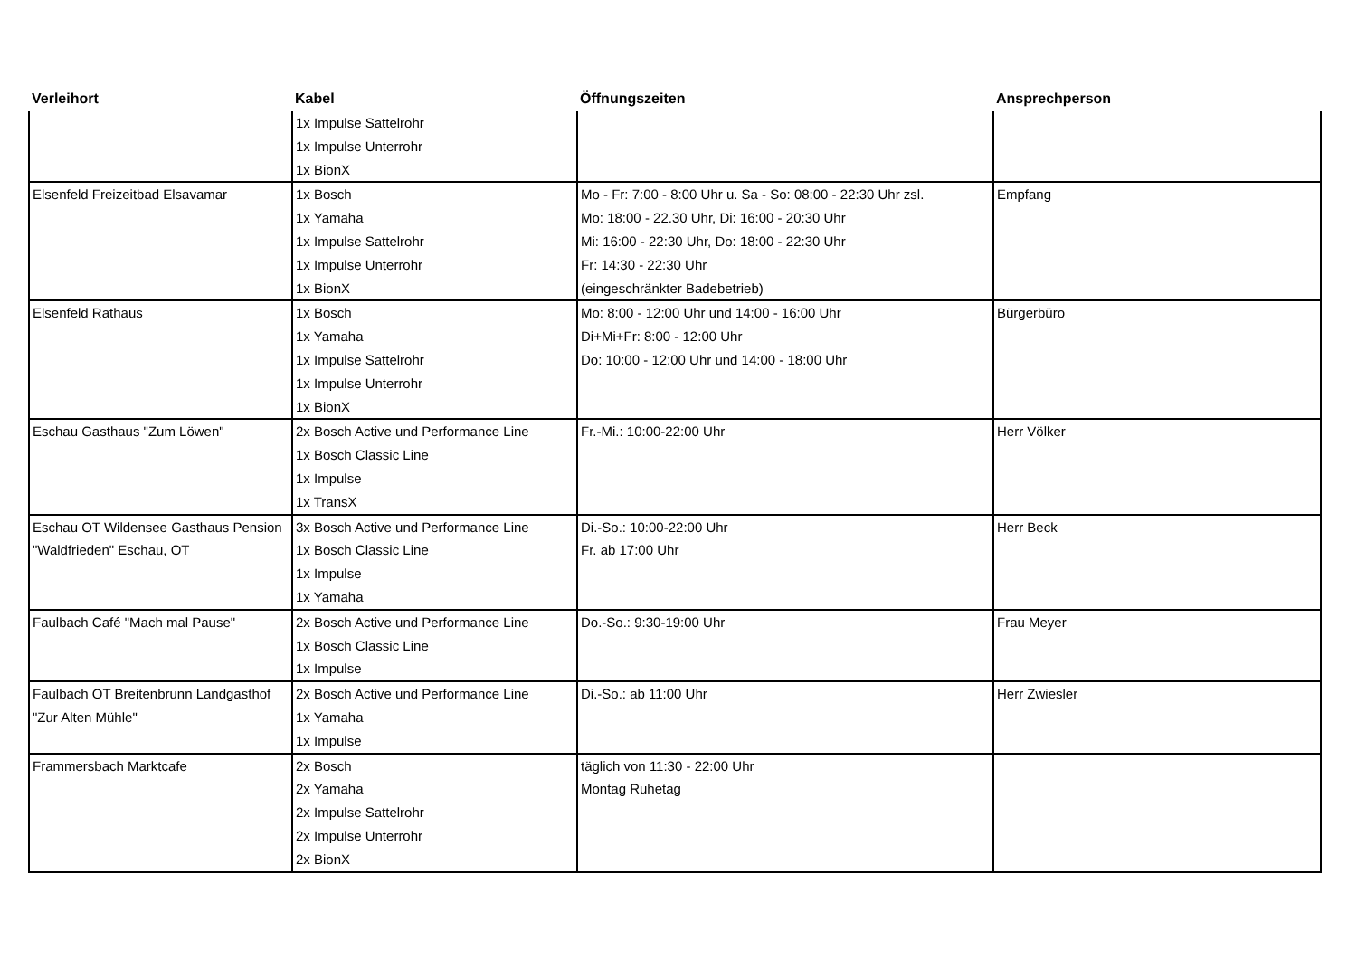| Verleihort | Kabel | Öffnungszeiten | Ansprechperson |
| --- | --- | --- | --- |
| | 1x Impulse Sattelrohr 1x Impulse Unterrohr 1x BionX | | |
| Elsenfeld Freizeitbad Elsavamar | 1x Bosch 1x Yamaha 1x Impulse Sattelrohr 1x Impulse Unterrohr 1x BionX | Mo - Fr: 7:00 - 8:00 Uhr u. Sa - So: 08:00 - 22:30 Uhr zsl. Mo: 18:00 - 22.30 Uhr, Di: 16:00 - 20:30 Uhr Mi: 16:00 - 22:30 Uhr, Do: 18:00 - 22:30 Uhr Fr: 14:30 - 22:30 Uhr (eingeschränkter Badebetrieb) | Empfang |
| Elsenfeld Rathaus | 1x Bosch 1x Yamaha 1x Impulse Sattelrohr 1x Impulse Unterrohr 1x BionX | Mo: 8:00 - 12:00 Uhr und 14:00 - 16:00 Uhr Di+Mi+Fr: 8:00 - 12:00 Uhr Do: 10:00 - 12:00 Uhr und 14:00 - 18:00 Uhr | Bürgerbüro |
| Eschau Gasthaus "Zum Löwen" | 2x Bosch Active und Performance Line 1x Bosch Classic Line 1x Impulse 1x TransX | Fr.-Mi.: 10:00-22:00 Uhr | Herr Völker |
| Eschau OT Wildensee Gasthaus Pension "Waldfrieden" Eschau, OT | 3x Bosch Active und Performance Line 1x Bosch Classic Line 1x Impulse 1x Yamaha | Di.-So.: 10:00-22:00 Uhr Fr. ab 17:00 Uhr | Herr Beck |
| Faulbach Café "Mach mal Pause" | 2x Bosch Active und Performance Line 1x Bosch Classic Line 1x Impulse | Do.-So.: 9:30-19:00 Uhr | Frau Meyer |
| Faulbach OT Breitenbrunn Landgasthof "Zur Alten Mühle" | 2x Bosch Active und Performance Line 1x Yamaha 1x Impulse | Di.-So.: ab 11:00 Uhr | Herr Zwiesler |
| Frammersbach Marktcafe | 2x Bosch 2x Yamaha 2x Impulse Sattelrohr 2x Impulse Unterrohr 2x BionX | täglich von 11:30 - 22:00 Uhr Montag Ruhetag | |